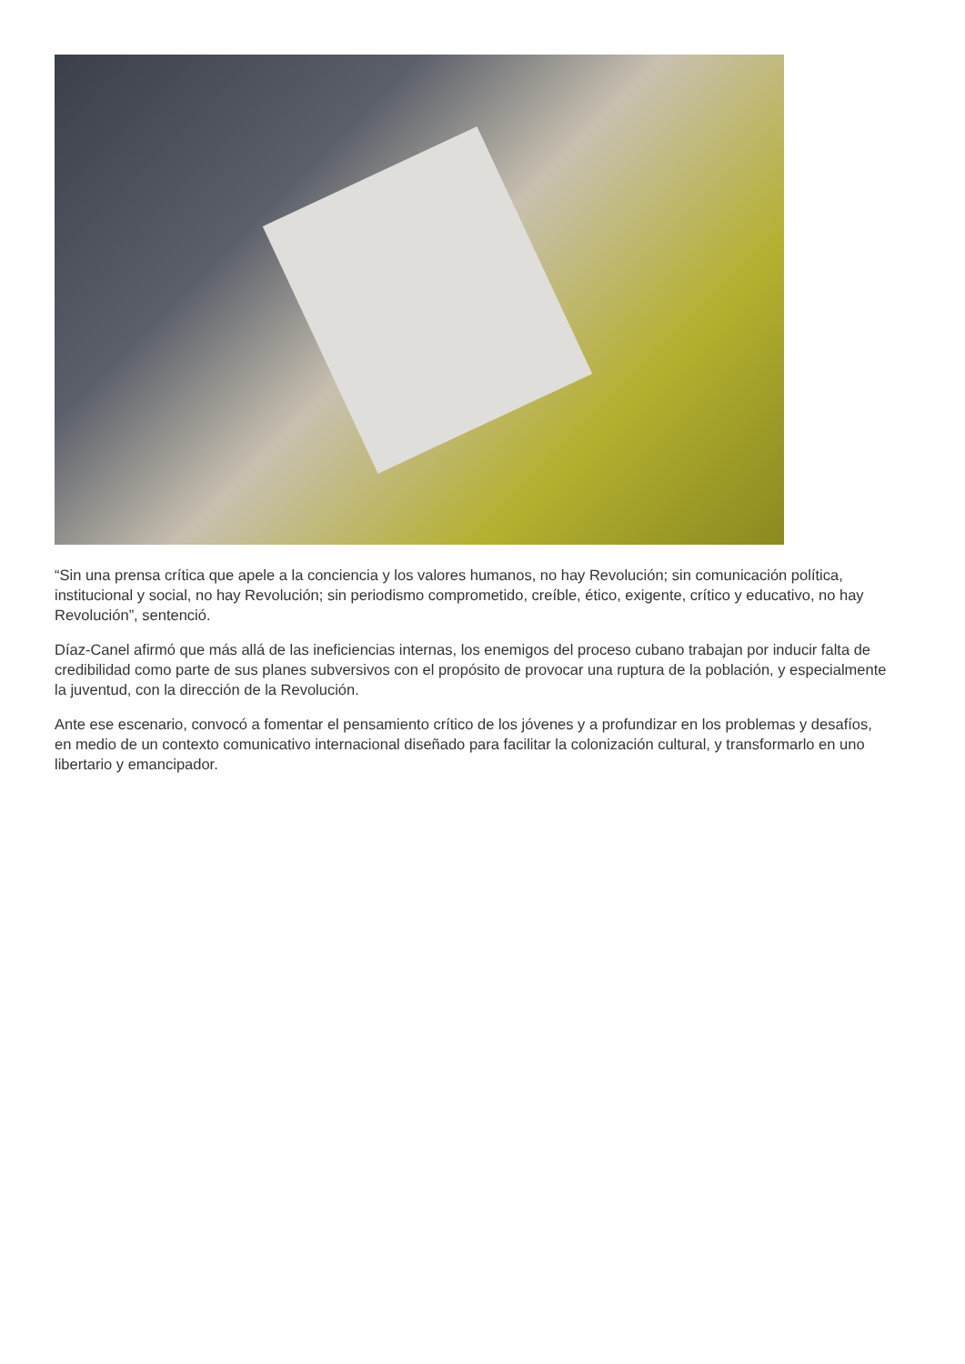“Sin una prensa crítica que apele a la conciencia y los valores humanos, no hay Revolución; sin comunicación política, institucional y social, no hay Revolución; sin periodismo comprometido, creíble, ético, exigente, crítico y educativo, no hay Revolución”, sentenció.
Díaz-Canel afirmó que más allá de las ineficiencias internas, los enemigos del proceso cubano trabajan por inducir falta de credibilidad como parte de sus planes subversivos con el propósito de provocar una ruptura de la población, y especialmente la juventud, con la dirección de la Revolución.
Ante ese escenario, convocó a fomentar el pensamiento crítico de los jóvenes y a profundizar en los problemas y desafíos, en medio de un contexto comunicativo internacional diseñado para facilitar la colonización cultural, y transformarlo en uno libertario y emancipador.